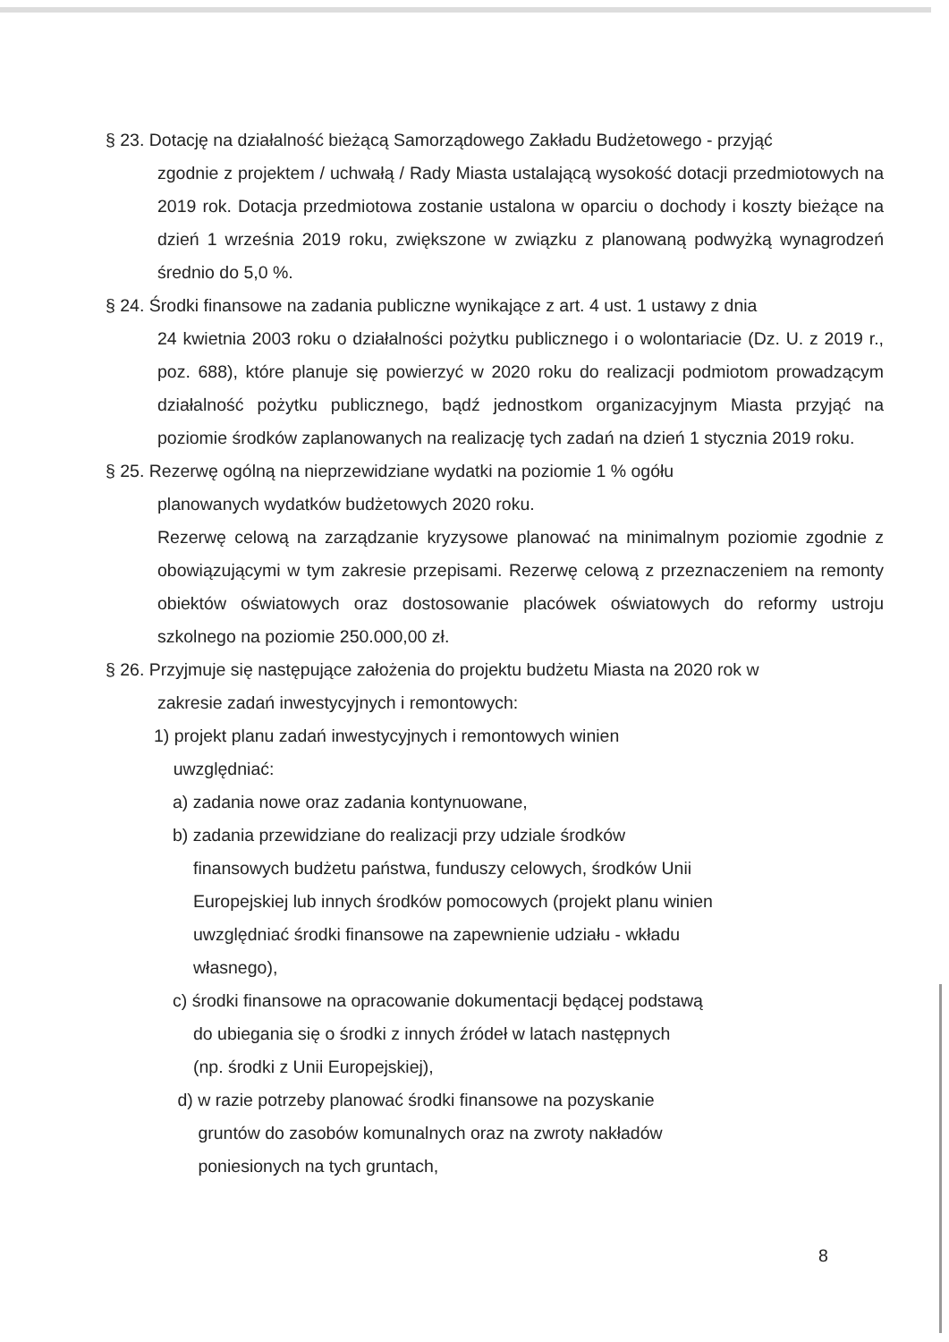§ 23. Dotację na działalność bieżącą Samorządowego Zakładu Budżetowego - przyjąć
zgodnie z projektem / uchwałą / Rady Miasta ustalającą wysokość dotacji przedmiotowych na 2019 rok. Dotacja przedmiotowa zostanie ustalona w oparciu o dochody i koszty bieżące na dzień 1 września 2019 roku, zwiększone w związku z planowaną podwyżką wynagrodzeń średnio do 5,0 %.
§ 24. Środki finansowe na zadania publiczne wynikające z art. 4 ust. 1 ustawy z dnia
24 kwietnia 2003 roku o działalności pożytku publicznego i o wolontariacie (Dz. U. z 2019 r., poz. 688), które planuje się powierzyć w 2020 roku do realizacji podmiotom prowadzącym działalność pożytku publicznego, bądź jednostkom organizacyjnym Miasta przyjąć na poziomie środków zaplanowanych na realizację tych zadań na dzień 1 stycznia 2019 roku.
§ 25. Rezerwę ogólną na nieprzewidziane wydatki na poziomie 1 % ogółu
planowanych wydatków budżetowych 2020 roku.
Rezerwę celową na zarządzanie kryzysowe planować na minimalnym poziomie zgodnie z obowiązującymi w tym zakresie przepisami. Rezerwę celową z przeznaczeniem na remonty obiektów oświatowych oraz dostosowanie placówek oświatowych do reformy ustroju szkolnego na poziomie 250.000,00 zł.
§ 26. Przyjmuje się następujące założenia do projektu budżetu Miasta na 2020 rok w
zakresie zadań inwestycyjnych i remontowych:
1) projekt planu zadań inwestycyjnych i remontowych winien
uwzględniać:
a) zadania nowe oraz zadania kontynuowane,
b) zadania przewidziane do realizacji przy udziale środków
finansowych budżetu państwa, funduszy celowych, środków Unii
Europejskiej lub innych środków pomocowych (projekt planu winien
uwzględniać środki finansowe na zapewnienie udziału - wkładu
własnego),
c) środki finansowe na opracowanie dokumentacji będącej podstawą
do ubiegania się o środki z innych źródeł w latach następnych
(np. środki z Unii Europejskiej),
d) w razie potrzeby planować środki finansowe na pozyskanie
gruntów do zasobów komunalnych oraz na zwroty nakładów
poniesionych na tych gruntach,
8